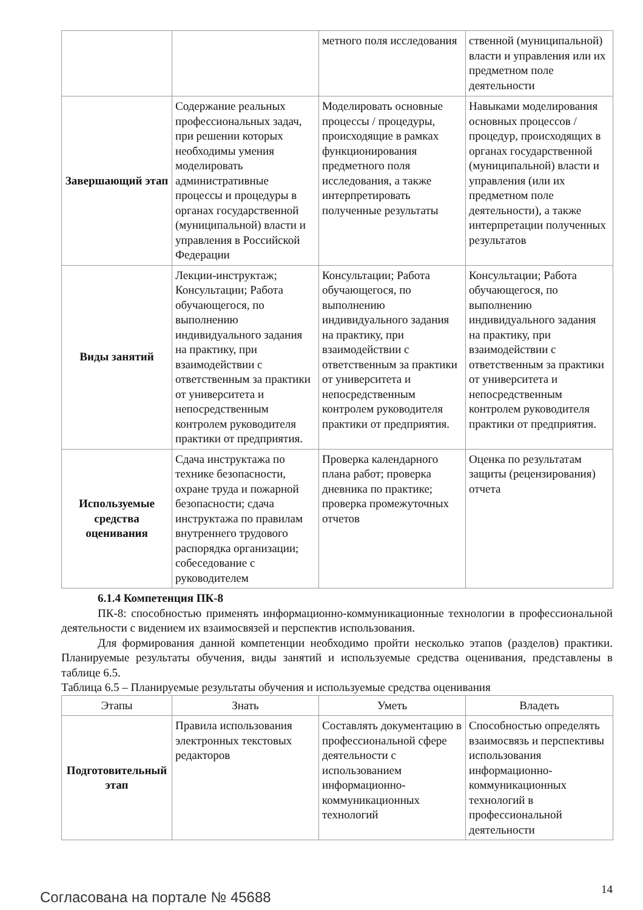| | | метного поля исследования | ственной (муниципальной) власти и управления или их предметном поле деятельности |
| Завершающий этап | Содержание реальных профессиональных задач, при решении которых необходимы умения моделировать административные процессы и процедуры в органах государственной (муниципальной) власти и управления в Российской Федерации | Моделировать основные процессы / процедуры, происходящие в рамках функционирования предметного поля исследования, а также интерпретировать полученные результаты | Навыками моделирования основных процессов / процедур, происходящих в органах государственной (муниципальной) власти и управления (или их предметном поле деятельности), а также интерпретации полученных результатов |
| Виды занятий | Лекции-инструктаж; Консультации; Работа обучающегося, по выполнению индивидуального задания на практику, при взаимодействии с ответственным за практики от университета и непосредственным контролем руководителя практики от предприятия. | Консультации; Работа обучающегося, по выполнению индивидуального задания на практику, при взаимодействии с ответственным за практики от университета и непосредственным контролем руководителя практики от предприятия. | Консультации; Работа обучающегося, по выполнению индивидуального задания на практику, при взаимодействии с ответственным за практики от университета и непосредственным контролем руководителя практики от предприятия. |
| Используемые средства оценивания | Сдача инструктажа по технике безопасности, охране труда и пожарной безопасности; сдача инструктажа по правилам внутреннего трудового распорядка организации; собеседование с руководителем | Проверка календарного плана работ; проверка дневника по практике; проверка промежуточных отчетов | Оценка по результатам защиты (рецензирования) отчета |
6.1.4 Компетенция ПК-8
ПК-8: способностью применять информационно-коммуникационные технологии в профессиональной деятельности с видением их взаимосвязей и перспектив использования.
Для формирования данной компетенции необходимо пройти несколько этапов (разделов) практики. Планируемые результаты обучения, виды занятий и используемые средства оценивания, представлены в таблице 6.5.
Таблица 6.5 – Планируемые результаты обучения и используемые средства оценивания
| Этапы | Знать | Уметь | Владеть |
| --- | --- | --- | --- |
| Подготовительный этап | Правила использования электронных текстовых редакторов | Составлять документацию в профессиональной сфере деятельности с использованием информационно-коммуникационных технологий | Способностью определять взаимосвязь и перспективы использования информационно-коммуникационных технологий в профессиональной деятельности |
Согласована на портале № 45688
14